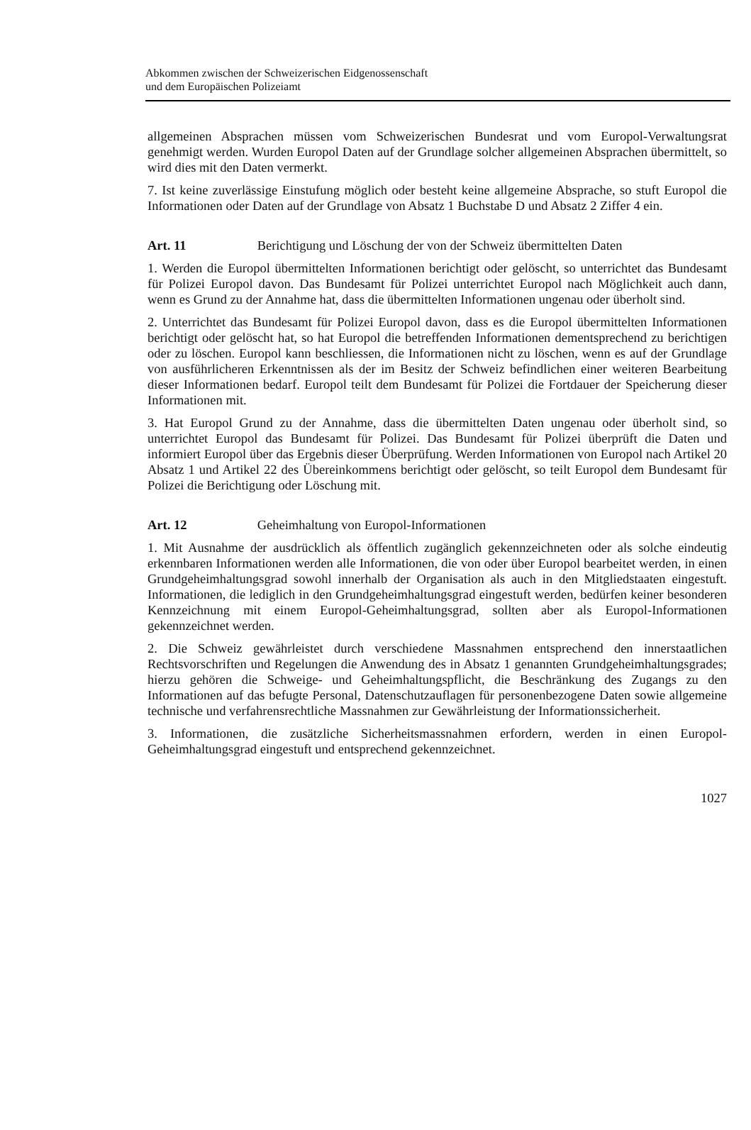Abkommen zwischen der Schweizerischen Eidgenossenschaft
und dem Europäischen Polizeiamt
allgemeinen Absprachen müssen vom Schweizerischen Bundesrat und vom Europol-Verwaltungsrat genehmigt werden. Wurden Europol Daten auf der Grundlage solcher allgemeinen Absprachen übermittelt, so wird dies mit den Daten vermerkt.
7. Ist keine zuverlässige Einstufung möglich oder besteht keine allgemeine Absprache, so stuft Europol die Informationen oder Daten auf der Grundlage von Absatz 1 Buchstabe D und Absatz 2 Ziffer 4 ein.
Art. 11 Berichtigung und Löschung der von der Schweiz übermittelten Daten
1. Werden die Europol übermittelten Informationen berichtigt oder gelöscht, so unterrichtet das Bundesamt für Polizei Europol davon. Das Bundesamt für Polizei unterrichtet Europol nach Möglichkeit auch dann, wenn es Grund zu der Annahme hat, dass die übermittelten Informationen ungenau oder überholt sind.
2. Unterrichtet das Bundesamt für Polizei Europol davon, dass es die Europol übermittelten Informationen berichtigt oder gelöscht hat, so hat Europol die betreffenden Informationen dementsprechend zu berichtigen oder zu löschen. Europol kann beschliessen, die Informationen nicht zu löschen, wenn es auf der Grundlage von ausführlicheren Erkenntnissen als der im Besitz der Schweiz befindlichen einer weiteren Bearbeitung dieser Informationen bedarf. Europol teilt dem Bundesamt für Polizei die Fortdauer der Speicherung dieser Informationen mit.
3. Hat Europol Grund zu der Annahme, dass die übermittelten Daten ungenau oder überholt sind, so unterrichtet Europol das Bundesamt für Polizei. Das Bundesamt für Polizei überprüft die Daten und informiert Europol über das Ergebnis dieser Überprüfung. Werden Informationen von Europol nach Artikel 20 Absatz 1 und Artikel 22 des Übereinkommens berichtigt oder gelöscht, so teilt Europol dem Bundesamt für Polizei die Berichtigung oder Löschung mit.
Art. 12 Geheimhaltung von Europol-Informationen
1. Mit Ausnahme der ausdrücklich als öffentlich zugänglich gekennzeichneten oder als solche eindeutig erkennbaren Informationen werden alle Informationen, die von oder über Europol bearbeitet werden, in einen Grundgeheimhaltungsgrad sowohl innerhalb der Organisation als auch in den Mitgliedstaaten eingestuft. Informationen, die lediglich in den Grundgeheimhaltungsgrad eingestuft werden, bedürfen keiner besonderen Kennzeichnung mit einem Europol-Geheimhaltungsgrad, sollten aber als Europol-Informationen gekennzeichnet werden.
2. Die Schweiz gewährleistet durch verschiedene Massnahmen entsprechend den innerstaatlichen Rechtsvorschriften und Regelungen die Anwendung des in Absatz 1 genannten Grundgeheimhaltungsgrades; hierzu gehören die Schweige- und Geheimhaltungspflicht, die Beschränkung des Zugangs zu den Informationen auf das befugte Personal, Datenschutzauflagen für personenbezogene Daten sowie allgemeine technische und verfahrensrechtliche Massnahmen zur Gewährleistung der Informationssicherheit.
3. Informationen, die zusätzliche Sicherheitsmassnahmen erfordern, werden in einen Europol-Geheimhaltungsgrad eingestuft und entsprechend gekennzeichnet.
1027